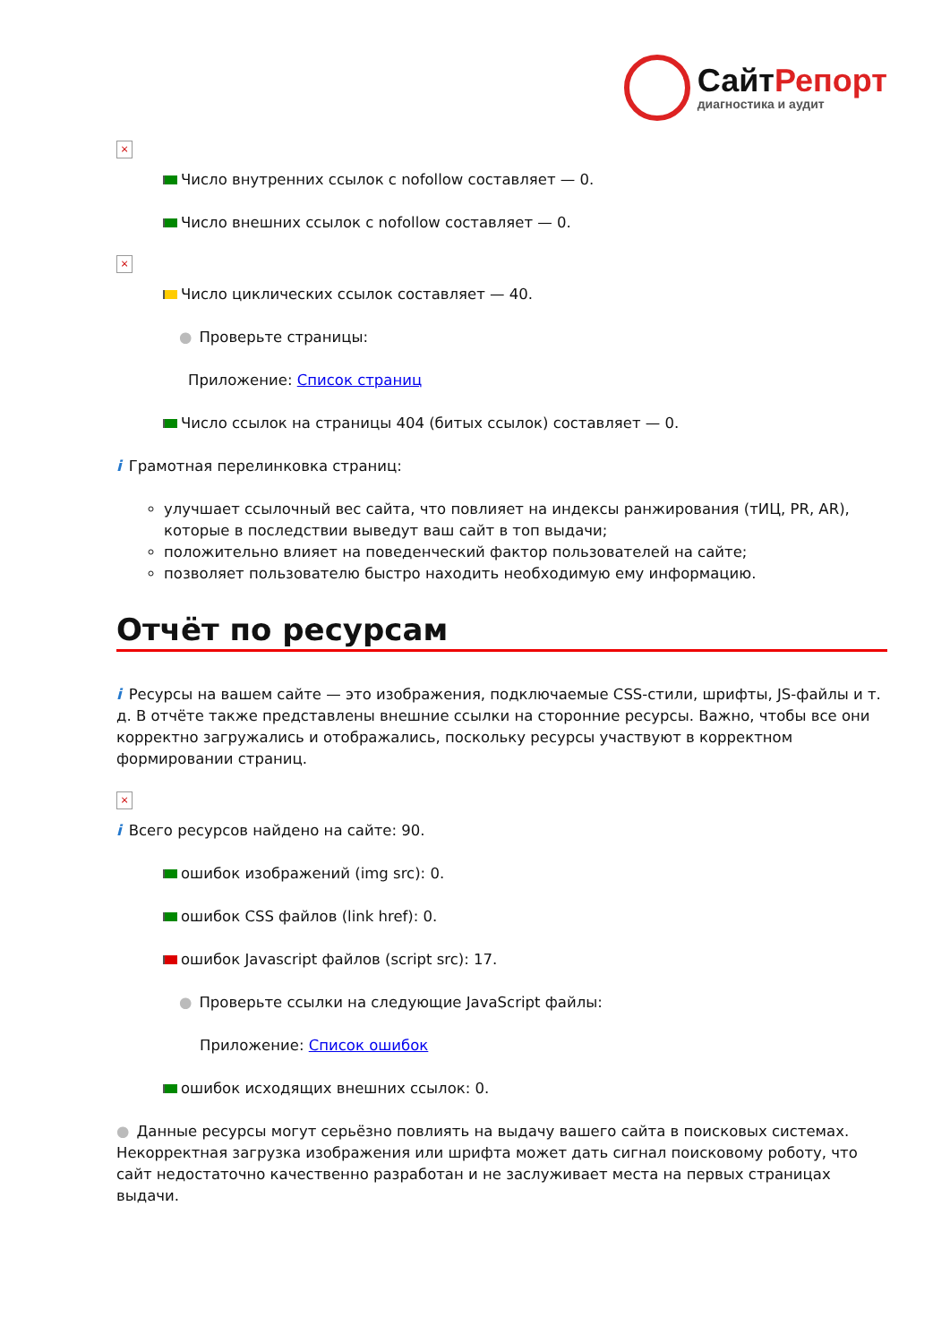СайтРепорт
диагностика и аудит
×
Число внутренних ссылок с nofollow составляет — 0.
Число внешних ссылок с nofollow составляет — 0.
×
Число циклических ссылок составляет — 40.
● Проверьте страницы:
Приложение: Список страниц
Число ссылок на страницы 404 (битых ссылок) составляет — 0.
i Грамотная перелинковка страниц:
улучшает ссылочный вес сайта, что повлияет на индексы ранжирования (тИЦ, PR, AR), которые в последствии выведут ваш сайт в топ выдачи;
положительно влияет на поведенческий фактор пользователей на сайте;
позволяет пользователю быстро находить необходимую ему информацию.
Отчёт по ресурсам
i Ресурсы на вашем сайте — это изображения, подключаемые CSS-стили, шрифты, JS-файлы и т. д. В отчёте также представлены внешние ссылки на сторонние ресурсы. Важно, чтобы все они корректно загружались и отображались, поскольку ресурсы участвуют в корректном формировании страниц.
×
i Всего ресурсов найдено на сайте: 90.
ошибок изображений (img src): 0.
ошибок CSS файлов (link href): 0.
ошибок Javascript файлов (script src): 17.
● Проверьте ссылки на следующие JavaScript файлы:
Приложение: Список ошибок
ошибок исходящих внешних ссылок: 0.
● Данные ресурсы могут серьёзно повлиять на выдачу вашего сайта в поисковых системах. Некорректная загрузка изображения или шрифта может дать сигнал поисковому роботу, что сайт недостаточно качественно разработан и не заслуживает места на первых страницах выдачи.